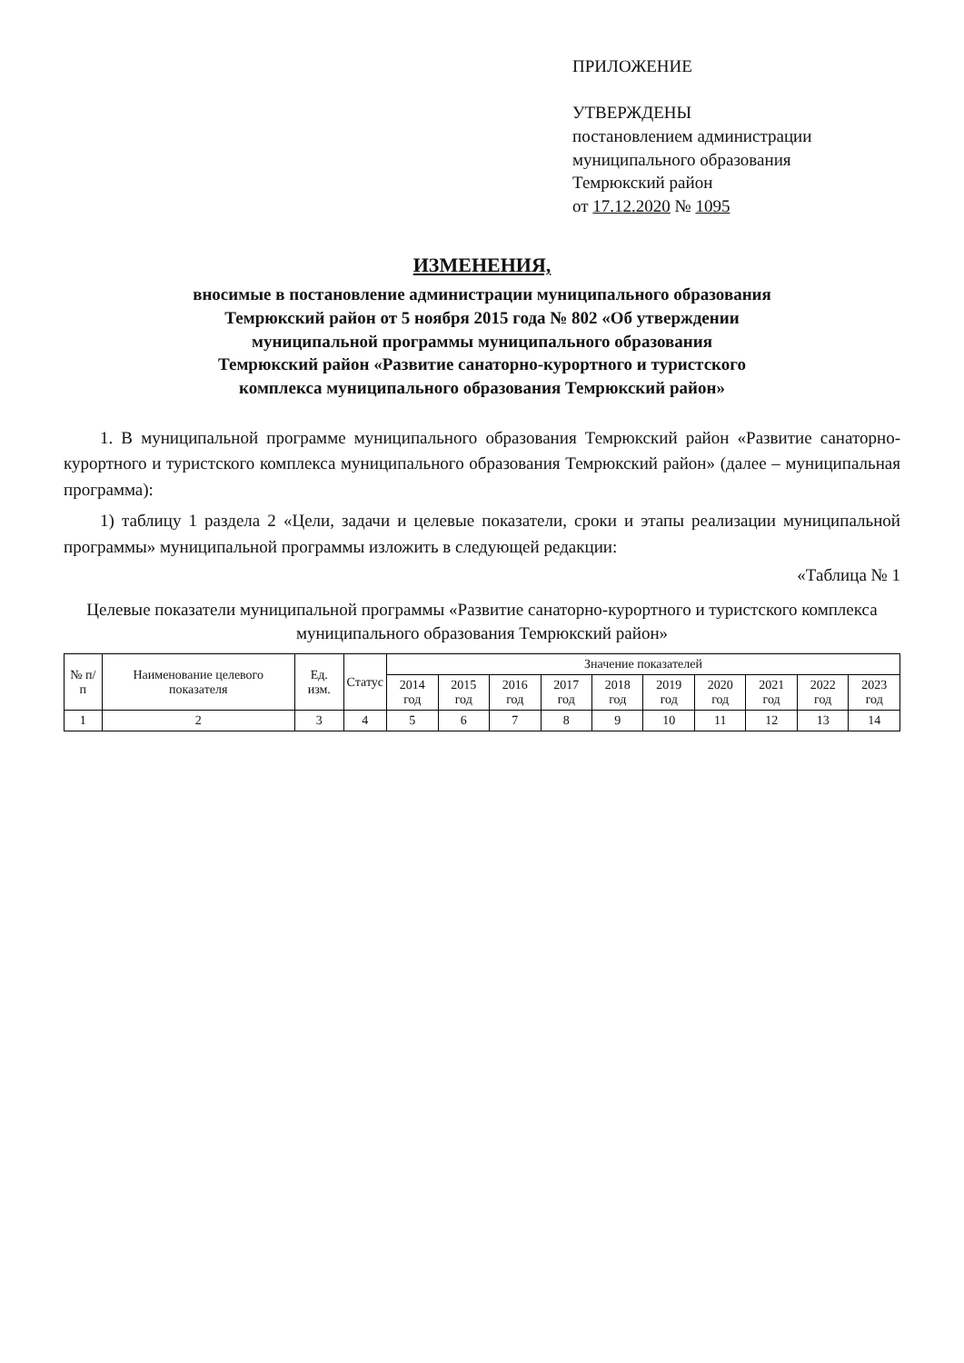ПРИЛОЖЕНИЕ
УТВЕРЖДЕНЫ
постановлением администрации
муниципального образования
Темрюкский район
от 17.12.2020 № 1095
ИЗМЕНЕНИЯ,
вносимые в постановление администрации муниципального образования
Темрюкский район от 5 ноября 2015 года № 802 «Об утверждении
муниципальной программы муниципального образования
Темрюкский район «Развитие санаторно-курортного и туристского
комплекса муниципального образования Темрюкский район»
1. В муниципальной программе муниципального образования Темрюкский район «Развитие санаторно-курортного и туристского комплекса муниципального образования Темрюкский район» (далее – муниципальная программа):
1) таблицу 1 раздела 2 «Цели, задачи и целевые показатели, сроки и этапы реализации муниципальной программы» муниципальной программы изложить в следующей редакции:
«Таблица № 1
Целевые показатели муниципальной программы «Развитие санаторно-курортного и туристского комплекса
муниципального образования Темрюкский район»
| № п/п | Наименование целевого показателя | Ед. изм. | Статус | Значение показателей | | | | | | | | | |
| --- | --- | --- | --- | --- | --- | --- | --- | --- | --- | --- | --- | --- | --- |
| | | | | 2014 год | 2015 год | 2016 год | 2017 год | 2018 год | 2019 год | 2020 год | 2021 год | 2022 год | 2023 год |
| 1 | 2 | 3 | 4 | 5 | 6 | 7 | 8 | 9 | 10 | 11 | 12 | 13 | 14 |